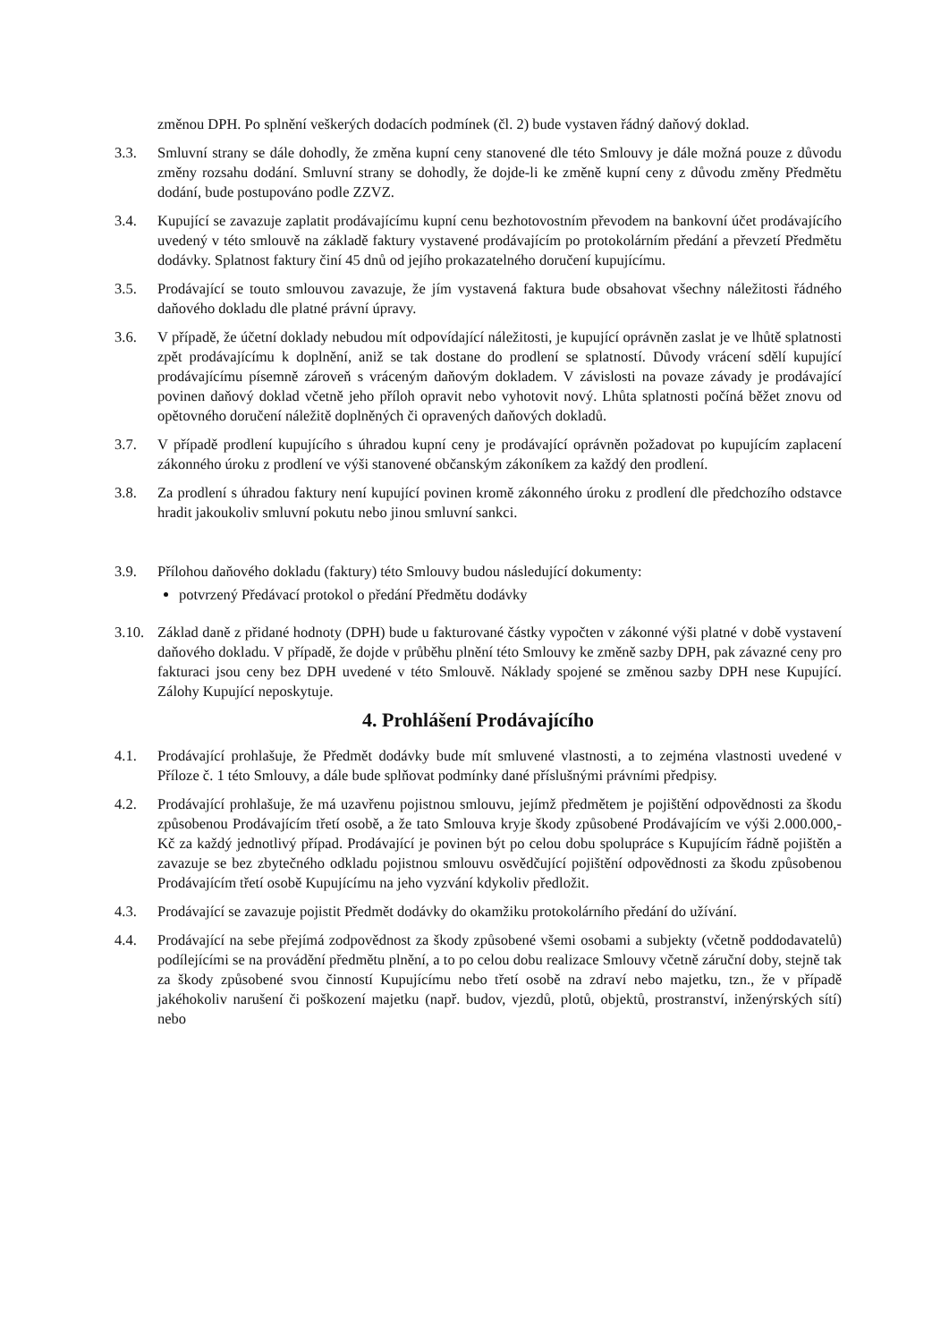změnou DPH. Po splnění veškerých dodacích podmínek (čl. 2) bude vystaven řádný daňový doklad.
3.3. Smluvní strany se dále dohodly, že změna kupní ceny stanovené dle této Smlouvy je dále možná pouze z důvodu změny rozsahu dodání. Smluvní strany se dohodly, že dojde-li ke změně kupní ceny z důvodu změny Předmětu dodání, bude postupováno podle ZZVZ.
3.4. Kupující se zavazuje zaplatit prodávajícímu kupní cenu bezhotovostním převodem na bankovní účet prodávajícího uvedený v této smlouvě na základě faktury vystavené prodávajícím po protokolárním předání a převzetí Předmětu dodávky. Splatnost faktury činí 45 dnů od jejího prokazatelného doručení kupujícímu.
3.5. Prodávající se touto smlouvou zavazuje, že jím vystavená faktura bude obsahovat všechny náležitosti řádného daňového dokladu dle platné právní úpravy.
3.6. V případě, že účetní doklady nebudou mít odpovídající náležitosti, je kupující oprávněn zaslat je ve lhůtě splatnosti zpět prodávajícímu k doplnění, aniž se tak dostane do prodlení se splatností. Důvody vrácení sdělí kupující prodávajícímu písemně zároveň s vráceným daňovým dokladem. V závislosti na povaze závady je prodávající povinen daňový doklad včetně jeho příloh opravit nebo vyhotovit nový. Lhůta splatnosti počíná běžet znovu od opětovného doručení náležitě doplněných či opravených daňových dokladů.
3.7. V případě prodlení kupujícího s úhradou kupní ceny je prodávající oprávněn požadovat po kupujícím zaplacení zákonného úroku z prodlení ve výši stanovené občanským zákoníkem za každý den prodlení.
3.8. Za prodlení s úhradou faktury není kupující povinen kromě zákonného úroku z prodlení dle předchozího odstavce hradit jakoukoliv smluvní pokutu nebo jinou smluvní sankci.
3.9. Přílohou daňového dokladu (faktury) této Smlouvy budou následující dokumenty:
potvrzený Předávací protokol o předání Předmětu dodávky
3.10.
Základ daně z přidané hodnoty (DPH) bude u fakturované částky vypočten v zákonné výši platné v době vystavení daňového dokladu. V případě, že dojde v průběhu plnění této Smlouvy ke změně sazby DPH, pak závazné ceny pro fakturaci jsou ceny bez DPH uvedené v této Smlouvě. Náklady spojené se změnou sazby DPH nese Kupující. Zálohy Kupující neposkytuje.
4. Prohlášení Prodávajícího
4.1. Prodávající prohlašuje, že Předmět dodávky bude mít smluvené vlastnosti, a to zejména vlastnosti uvedené v Příloze č. 1 této Smlouvy, a dále bude splňovat podmínky dané příslušnými právními předpisy.
4.2. Prodávající prohlašuje, že má uzavřenu pojistnou smlouvu, jejímž předmětem je pojištění odpovědnosti za škodu způsobenou Prodávajícím třetí osobě, a že tato Smlouva kryje škody způsobené Prodávajícím ve výši 2.000.000,- Kč za každý jednotlivý případ. Prodávající je povinen být po celou dobu spolupráce s Kupujícím řádně pojištěn a zavazuje se bez zbytečného odkladu pojistnou smlouvu osvědčující pojištění odpovědnosti za škodu způsobenou Prodávajícím třetí osobě Kupujícímu na jeho vyzvání kdykoliv předložit.
4.3. Prodávající se zavazuje pojistit Předmět dodávky do okamžiku protokolárního předání do užívání.
4.4. Prodávající na sebe přejímá zodpovědnost za škody způsobené všemi osobami a subjekty (včetně poddodavatelů) podílejícími se na provádění předmětu plnění, a to po celou dobu realizace Smlouvy včetně záruční doby, stejně tak za škody způsobené svou činností Kupujícímu nebo třetí osobě na zdraví nebo majetku, tzn., že v případě jakéhokoliv narušení či poškození majetku (např. budov, vjezdů, plotů, objektů, prostranství, inženýrských sítí) nebo